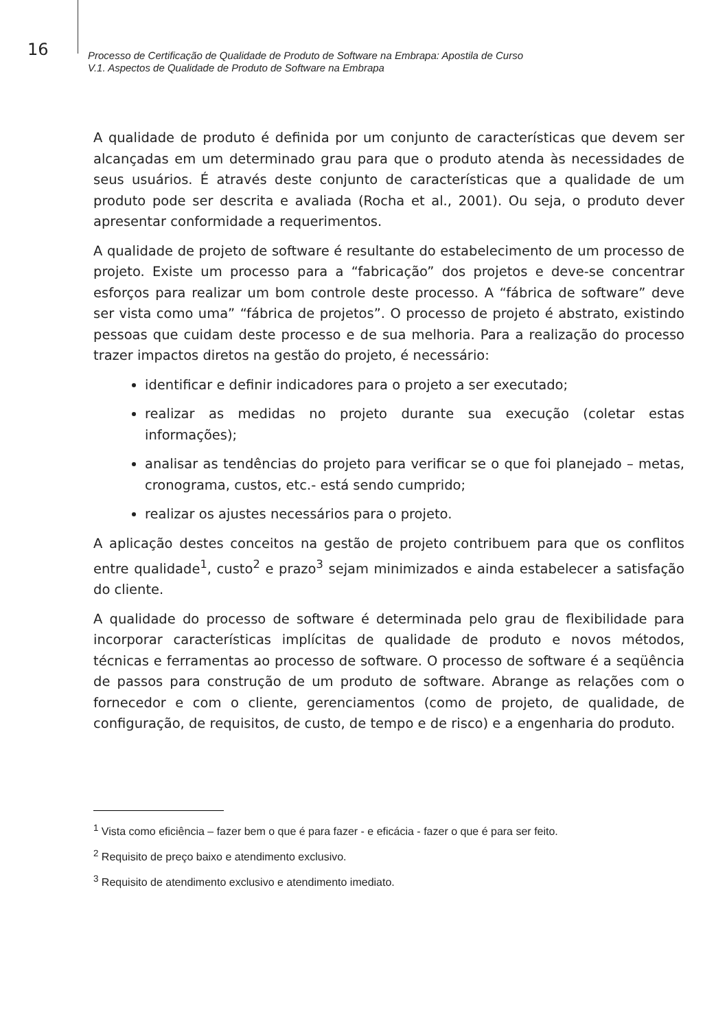16
Processo de Certificação de Qualidade de Produto de Software na Embrapa: Apostila de Curso
V.1. Aspectos de Qualidade de Produto de Software na Embrapa
A qualidade de produto é definida por um conjunto de características que devem ser alcançadas em um determinado grau para que o produto atenda às necessidades de seus usuários. É através deste conjunto de características que a qualidade de um produto pode ser descrita e avaliada (Rocha et al., 2001). Ou seja, o produto dever apresentar conformidade a requerimentos.
A qualidade de projeto de software é resultante do estabelecimento de um processo de projeto. Existe um processo para a “fabricação” dos projetos e deve-se concentrar esforços para realizar um bom controle deste processo. A “fábrica de software” deve ser vista como uma” “fábrica de projetos”. O processo de projeto é abstrato, existindo pessoas que cuidam deste processo e de sua melhoria. Para a realização do processo trazer impactos diretos na gestão do projeto, é necessário:
identificar e definir indicadores para o projeto a ser executado;
realizar as medidas no projeto durante sua execução (coletar estas informações);
analisar as tendências do projeto para verificar se o que foi planejado – metas, cronograma, custos, etc.- está sendo cumprido;
realizar os ajustes necessários para o projeto.
A aplicação destes conceitos na gestão de projeto contribuem para que os conflitos entre qualidade<sup>1</sup>, custo<sup>2</sup> e prazo<sup>3</sup> sejam minimizados e ainda estabelecer a satisfação do cliente.
A qualidade do processo de software é determinada pelo grau de flexibilidade para incorporar características implícitas de qualidade de produto e novos métodos, técnicas e ferramentas ao processo de software. O processo de software é a seqüência de passos para construção de um produto de software. Abrange as relações com o fornecedor e com o cliente, gerenciamentos (como de projeto, de qualidade, de configuração, de requisitos, de custo, de tempo e de risco) e a engenharia do produto.
<sup>1</sup> Vista como eficiência – fazer bem o que é para fazer - e eficácia - fazer o que é para ser feito.
<sup>2</sup> Requisito de preço baixo e atendimento exclusivo.
<sup>3</sup> Requisito de atendimento exclusivo e atendimento imediato.